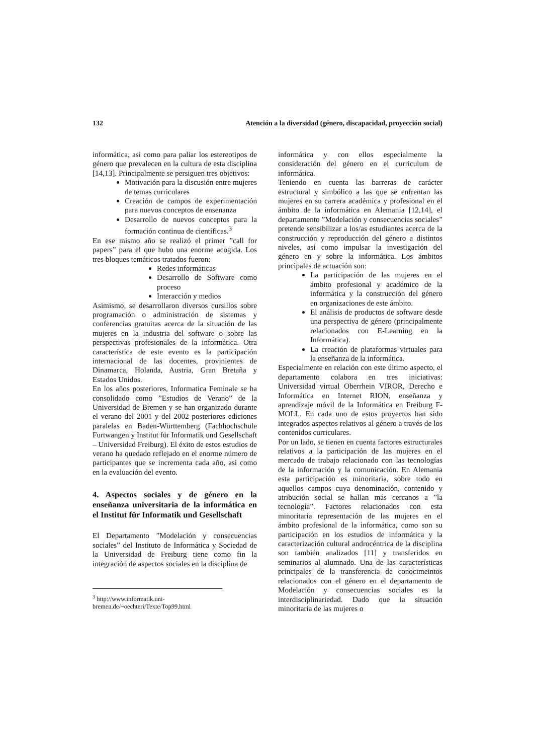132 Atención a la diversidad (género, discapacidad, proyección social)
informática, asi como para paliar los estereotipos de género que prevalecen en la cultura de esta disciplina [14,13]. Principalmente se persiguen tres objetivos:
Motivación para la discusión entre mujeres de temas curriculares
Creación de campos de experimentación para nuevos conceptos de ensenanza
Desarrollo de nuevos conceptos para la formación continua de científicas.<sup>3</sup>
En ese mismo año se realizó el primer ”call for papers” para el que hubo una enorme acogida. Los tres bloques temáticos tratados fueron:
Redes informáticas
Desarrollo de Software como proceso
Interacción y medios
Asimismo, se desarrollaron diversos cursillos sobre programación o administración de sistemas y conferencias gratuitas acerca de la situación de las mujeres en la industria del software o sobre las perspectivas profesionales de la informática. Otra característica de este evento es la participación internacional de las docentes, provinientes de Dinamarca, Holanda, Austria, Gran Bretaña y Estados Unidos.
En los años posteriores, Informatica Feminale se ha consolidado como ”Estudios de Verano” de la Universidad de Bremen y se han organizado durante el verano del 2001 y del 2002 posteriores ediciones paralelas en Baden-Württemberg (Fachhochschule Furtwangen y Institut für Informatik und Gesellschaft – Universidad Freiburg). El éxito de estos estudios de verano ha quedado reflejado en el enorme número de participantes que se incrementa cada año, asi como en la evaluación del evento.
4. Aspectos sociales y de género en la enseñanza universitaria de la informática en el Institut für Informatik und Gesellschaft
El Departamento ”Modelación y consecuencias sociales” del Instituto de Informática y Sociedad de la Universidad de Freiburg tiene como fin la integración de aspectos sociales en la disciplina de
<sup>3</sup> http://www.informatik.uni-bremen.de/~oechteri/Texte/Top99.html
informática y con ellos especialmente la consideración del género en el curriculum de informática.
Teniendo en cuenta las barreras de carácter estructural y simbólico a las que se enfrentan las mujeres en su carrera académica y profesional en el ámbito de la informática en Alemania [12,14], el departamento ”Modelación y consecuencias sociales” pretende sensibilizar a los/as estudiantes acerca de la construcción y reproducción del género a distintos niveles, asi como impulsar la investigación del género en y sobre la informática. Los ámbitos principales de actuación son:
La participación de las mujeres en el ámbito profesional y académico de la informática y la construcción del género en organizaciones de este ámbito.
El análisis de productos de software desde una perspectiva de género (principalmente relacionados con E-Learning en la Informática).
La creación de plataformas virtuales para la enseñanza de la informática.
Especialmente en relación con este último aspecto, el departamento colabora en tres iniciativas: Universidad virtual Oberrhein VIROR, Derecho e Informática en Internet RION, enseñanza y aprendizaje móvil de la Informática en Freiburg F-MOLL. En cada uno de estos proyectos han sido integrados aspectos relativos al género a través de los contenidos curriculares.
Por un lado, se tienen en cuenta factores estructurales relativos a la participación de las mujeres en el mercado de trabajo relacionado con las tecnologías de la información y la comunicación. En Alemania esta participación es minoritaria, sobre todo en aquellos campos cuya denominación, contenido y atribución social se hallan más cercanos a ”la tecnología”. Factores relacionados con esta minoritaria representación de las mujeres en el ámbito profesional de la informática, como son su participación en los estudios de informática y la caracterización cultural androcéntrica de la disciplina son también analizados [11] y transferidos en seminarios al alumnado. Una de las características principales de la transferencia de conocimeintos relacionados con el género en el departamento de Modelación y consecuencias sociales es la interdisciplinariedad. Dado que la situación minoritaria de las mujeres o